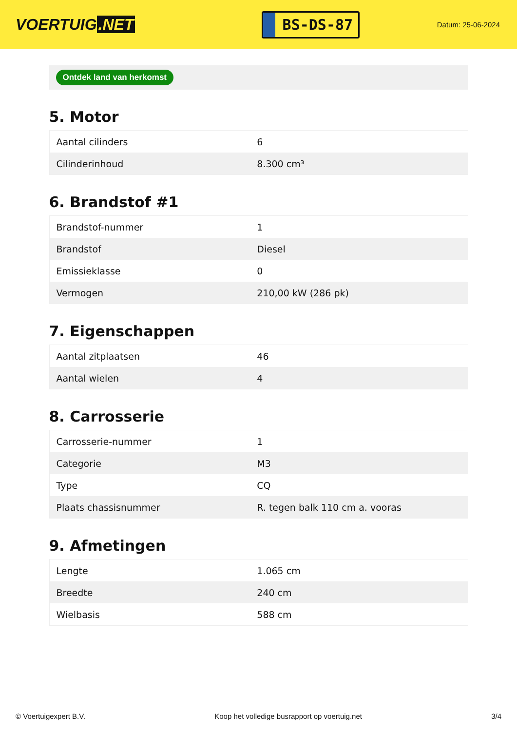VOERTUIG.NET
BS-DS-87
Datum: 25-06-2024
Ontdek land van herkomst
5. Motor
| Aantal cilinders | 6 |
| Cilinderinhoud | 8.300 cm³ |
6. Brandstof #1
| Brandstof-nummer | 1 |
| Brandstof | Diesel |
| Emissieklasse | 0 |
| Vermogen | 210,00 kW (286 pk) |
7. Eigenschappen
| Aantal zitplaatsen | 46 |
| Aantal wielen | 4 |
8. Carrosserie
| Carrosserie-nummer | 1 |
| Categorie | M3 |
| Type | CQ |
| Plaats chassisnummer | R. tegen balk 110 cm a. vooras |
9. Afmetingen
| Lengte | 1.065 cm |
| Breedte | 240 cm |
| Wielbasis | 588 cm |
© Voertuigexpert B.V. Koop het volledige busrapport op voertuig.net 3/4